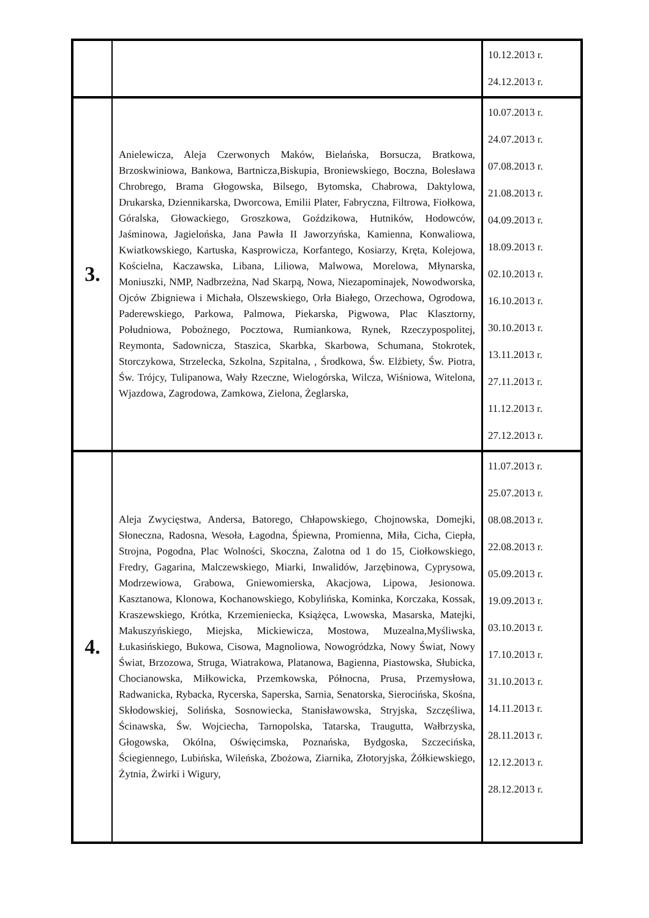| | | 10.12.2013 r. 24.12.2013 r. |
| 3. | Anielewicza, Aleja Czerwonych Maków, Bielańska, Borsucza, Bratkowa, Brzoskwiniowa, Bankowa, Bartnicza,Biskupia, Broniewskiego, Boczna, Bolesława Chrobrego, Brama Głogowska, Bilsego, Bytomska, Chabrowa, Daktylowa, Drukarska, Dziennikarska, Dworcowa, Emilii Plater, Fabryczna, Filtrowa, Fiołkowa, Góralska, Głowackiego, Groszkowa, Goździkowa, Hutników, Hodowców, Jaśminowa, Jagielońska, Jana Pawła II Jaworzyńska, Kamienna, Konwaliowa, Kwiatkowskiego, Kartuska, Kasprowicza, Korfantego, Kosiarzy, Kręta, Kolejowa, Kościelna, Kaczawska, Libana, Liliowa, Malwowa, Morelowa, Młynarska, Moniuszki, NMP, Nadbrzeżna, Nad Skarpą, Nowa, Niezapominajek, Nowodworska, Ojców Zbigniewa i Michała, Olszewskiego, Orła Białego, Orzechowa, Ogrodowa, Paderewskiego, Parkowa, Palmowa, Piekarska, Pigwowa, Plac Klasztorny, Południowa, Pobożnego, Pocztowa, Rumiankowa, Rynek, Rzeczypospolitej, Reymonta, Sadownicza, Staszica, Skarbka, Skarbowa, Schumana, Stokrotek, Storczykowa, Strzelecka, Szkolna, Szpitalna, , Środkowa, Św. Elżbiety, Św. Piotra, Św. Trójcy, Tulipanowa, Wały Rzeczne, Wielogórska, Wilcza, Wiśniowa, Witelona, Wjazdowa, Zagrodowa, Zamkowa, Zielona, Żeglarska, | 10.07.2013 r. 24.07.2013 r. 07.08.2013 r. 21.08.2013 r. 04.09.2013 r. 18.09.2013 r. 02.10.2013 r. 16.10.2013 r. 30.10.2013 r. 13.11.2013 r. 27.11.2013 r. 11.12.2013 r. 27.12.2013 r. |
| 4. | Aleja Zwycięstwa, Andersa, Batorego, Chłapowskiego, Chojnowska, Domejki, Słoneczna, Radosna, Wesoła, Łagodna, Śpiewna, Promienna, Miła, Cicha, Ciepła, Strojna, Pogodna, Plac Wolności, Skoczna, Zalotna od 1 do 15, Ciołkowskiego, Fredry, Gagarina, Malczewskiego, Miarki, Inwalidów, Jarzębinowa, Cyprysowa, Modrzewiowa, Grabowa, Gniewomierska, Akacjowa, Lipowa, Jesionowa. Kasztanowa, Klonowa, Kochanowskiego, Kobylińska, Kominka, Korczaka, Kossak, Kraszewskiego, Krótka, Krzemieniecka, Książęca, Lwowska, Masarska, Matejki, Makuszyńskiego, Miejska, Mickiewicza, Mostowa, Muzealna,Myśliwska, Łukasińskiego, Bukowa, Cisowa, Magnoliowa, Nowogródzka, Nowy Świat, Nowy Świat, Brzozowa, Struga, Wiatrakowa, Platanowa, Bagienna, Piastowska, Słubicka, Chocianowska, Miłkowicka, Przemkowska, Północna, Prusa, Przemysłowa, Radwanicka, Rybacka, Rycerska, Saperska, Sarnia, Senatorska, Sierocińska, Skośna, Skłodowskiej, Solińska, Sosnowiecka, Stanisławowska, Stryjska, Szczęśliwa, Ścinawska, Św. Wojciecha, Tarnopolska, Tatarska, Traugutta, Wałbrzyska, Głogowska, Okólna, Oświęcimska, Poznańska, Bydgoska, Szczecińska, Ściegiennego, Lubińska, Wileńska, Zbożowa, Ziarnika, Złotoryjska, Żółkiewskiego, Żytnia, Żwirki i Wigury, | 11.07.2013 r. 25.07.2013 r. 08.08.2013 r. 22.08.2013 r. 05.09.2013 r. 19.09.2013 r. 03.10.2013 r. 17.10.2013 r. 31.10.2013 r. 14.11.2013 r. 28.11.2013 r. 12.12.2013 r. 28.12.2013 r. |